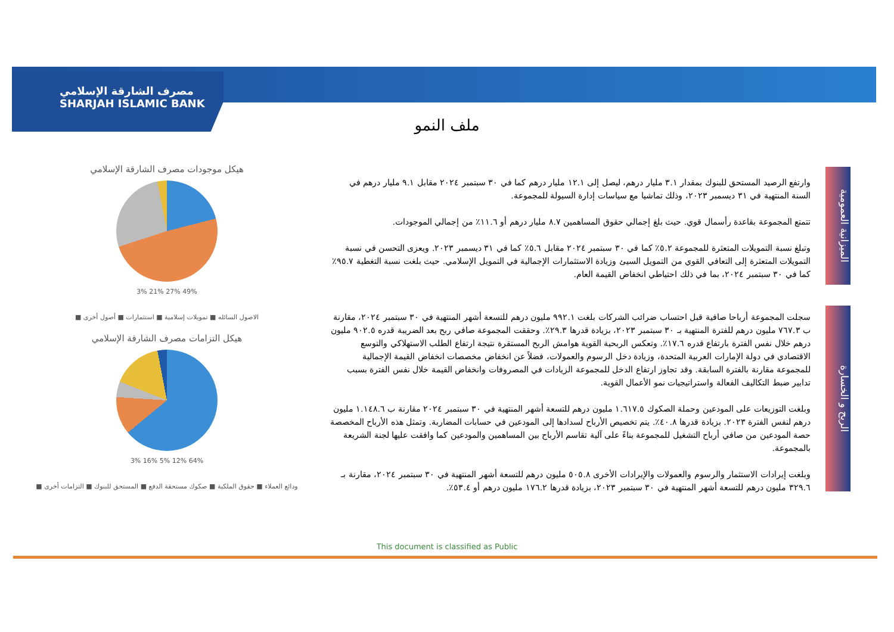مصرف الشارقة الإسلامي
SHARJAH ISLAMIC BANK
ملف النمو
هيكل موجودات مصرف الشارقة الإسلامي
3% 21% 27% 49%
الاصول السائله ■ تمويلات إسلامية ■ استثمارات ■ أصول أخرى ■
هيكل التزامات مصرف الشارقة الإسلامي
3% 16% 5% 12% 64%
ودائع العملاء ■ حقوق الملكية ■ صكوك مستحقة الدفع ■ المستحق للبنوك ■ التزامات أخرى ■
الميزانية العمومية
الربح و الخسارة
وارتفع الرصيد المستحق للبنوك بمقدار ٣.١ مليار درهم، ليصل إلى ١٢.١ مليار درهم كما في ٣٠ سبتمبر ٢٠٢٤ مقابل ٩.١ مليار درهم في السنة المنتهية في ٣١ ديسمبر ٢٠٢٣، وذلك تماشيا مع سياسات إدارة السيولة للمجموعة.
تتمتع المجموعة بقاعدة رأسمال قوي. حيث بلغ إجمالي حقوق المساهمين ٨.٧ مليار درهم أو ١١.٦٪ من إجمالي الموجودات.
وتبلغ نسبة التمويلات المتعثرة للمجموعة ٥.٢٪ كما في ٣٠ سبتمبر ٢٠٢٤ مقابل ٥.٦٪ كما في ٣١ ديسمبر ٢٠٢٣. ويعزى التحسن في نسبة التمويلات المتعثرة إلى التعافي القوي من التمويل السيئ وزيادة الاستثمارات الإجمالية في التمويل الإسلامي. حيث بلغت نسبة التغطية ٩٥.٧٪ كما في ٣٠ سبتمبر ٢٠٢٤، بما في ذلك احتياطي انخفاض القيمة العام.
سجلت المجموعة أرباحا صافية قبل احتساب ضرائب الشركات بلغت ٩٩٢.١ مليون درهم للتسعة أشهر المنتهية في ٣٠ سبتمبر ٢٠٢٤، مقارنة ب ٧٦٧.٣ مليون درهم للفترة المنتهية بـ ٣٠ سبتمبر ٢٠٢٣، بزيادة قدرها ٢٩.٣٪. وحققت المجموعة صافي ربح بعد الضريبة قدره ٩٠٢.٥ مليون درهم خلال نفس الفترة بارتفاع قدره ١٧.٦٪. وتعكس الربحية القوية هوامش الربح المستقرة نتيجة ارتفاع الطلب الاستهلاكي والتوسع الاقتصادي في دولة الإمارات العربية المتحدة، وزيادة دخل الرسوم والعمولات، فضلاً عن انخفاض مخصصات انخفاض القيمة الإجمالية للمجموعة مقارنة بالفترة السابقة. وقد تجاوز ارتفاع الدخل للمجموعة الزيادات في المصروفات وانخفاض القيمة خلال نفس الفترة بسبب تدابير ضبط التكاليف الفعالة واستراتيجيات نمو الأعمال القوية.
وبلغت التوزيعات على المودعين وحملة الصكوك ١.٦١٧.٥ مليون درهم للتسعة أشهر المنتهية في ٣٠ سبتمبر ٢٠٢٤ مقارنة ب ١.١٤٨.٦ مليون درهم لنفس الفترة ٢٠٢٣. بزيادة قدرها ٤٠.٨٪. يتم تخصيص الأرباح لسدادها إلى المودعين في حسابات المضاربة. وتمثل هذه الأرباح المخصصة حصة المودعين من صافي أرباح التشغيل للمجموعة بناءً على آلية تقاسم الأرباح بين المساهمين والمودعين كما وافقت عليها لجنة الشريعة بالمجموعة.
وبلغت إيرادات الاستثمار والرسوم والعمولات والإيرادات الأخرى ٥٠٥.٨ مليون درهم للتسعة أشهر المنتهية في ٣٠ سبتمبر ٢٠٢٤، مقارنة بـ ٣٢٩.٦ مليون درهم للتسعة أشهر المنتهية في ٣٠ سبتمبر ٢٠٢٣، بزيادة قدرها ١٧٦.٢ مليون درهم أو ٥٣.٤٪.
This document is classified as Public